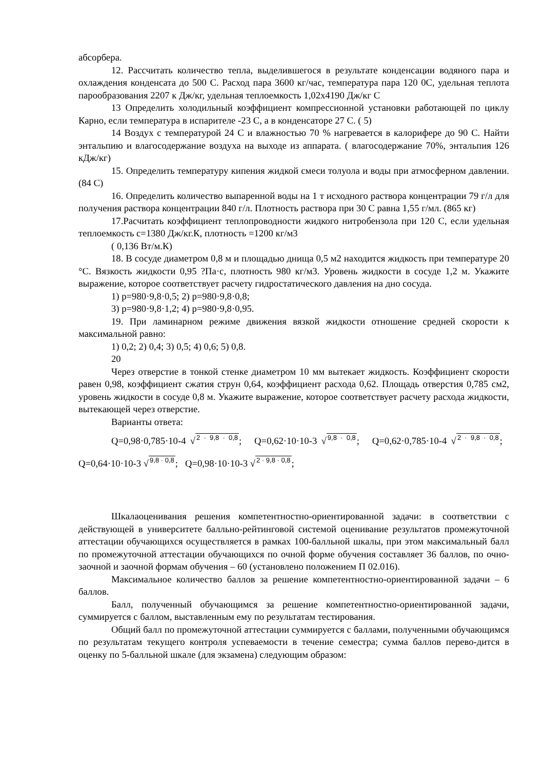абсорбера.
12. Рассчитать количество тепла, выделившегося в результате конденсации водяного пара и охлаждения конденсата до 500 С. Расход пара 3600 кг/час, температура пара 120 0С, удельная теплота парообразования 2207 к Дж/кг, удельная теплоемкость 1,02х4190 Дж/кг С
13 Определить холодильный коэффициент компрессионной установки работающей по циклу Карно, если температура в испарителе -23 С, а в конденсаторе 27 С. ( 5)
14 Воздух с температурой 24 С и влажностью 70 % нагревается в калорифере до 90 С. Найти энтальпию и влагосодержание воздуха на выходе из аппарата. ( влагосодержание 70%, энтальпия 126 кДж/кг)
15. Определить температуру кипения жидкой смеси толуола и воды при атмосферном давлении. (84 С)
16. Определить количество выпаренной воды на 1 т исходного раствора концентрации 79 г/л для получения раствора концентрации 840 г/л. Плотность раствора при 30 С равна 1,55 г/мл. (865 кг)
17.Расчитать коэффициент теплопроводности жидкого нитробензола при 120 С, если удельная теплоемкость с=1380 Дж/кг.К, плотность =1200 кг/м3
( 0,136 Вт/м.К)
18. В сосуде диаметром 0,8 м и площадью днища 0,5 м2 находится жидкость при температуре 20 °С. Вязкость жидкости 0,95 ?Па·с, плотность 980 кг/м3. Уровень жидкости в сосуде 1,2 м. Укажите выражение, которое соответствует расчету гидростатического давления на дно сосуда.
1) р=980·9,8·0,5; 2) р=980·9,8·0,8;
3) р=980·9,8·1,2; 4) р=980·9,8·0,95.
19. При ламинарном режиме движения вязкой жидкости отношение средней скорости к максимальной равно:
1) 0,2; 2) 0,4; 3) 0,5; 4) 0,6; 5) 0,8.
20
Через отверстие в тонкой стенке диаметром 10 мм вытекает жидкость. Коэффициент скорости равен 0,98, коэффициент сжатия струн 0,64, коэффициент расхода 0,62. Площадь отверстия 0,785 см2, уровень жидкости в сосуде 0,8 м. Укажите выражение, которое соответствует расчету расхода жидкости, вытекающей через отверстие.
Варианты ответа:
Q=0,98·0,785·10-4 √2 · 9,8 · 0,8; Q=0,62·10·10-3 √9,8 · 0,8; Q=0,62·0,785·10-4 √2 · 9,8 · 0,8; Q=0,64·10·10-3 √9,8 · 0,8; Q=0,98·10·10-3 √2 · 9,8 · 0,8;
Шкалаоценивания решения компетентностно-ориентированной задачи: в соответствии с действующей в университете балльно-рейтинговой системой оценивание результатов промежуточной аттестации обучающихся осуществляется в рамках 100-балльной шкалы, при этом максимальный балл по промежуточной аттестации обучающихся по очной форме обучения составляет 36 баллов, по очно-заочной и заочной формам обучения – 60 (установлено положением П 02.016).
Максимальное количество баллов за решение компетентностно-ориентированной задачи – 6 баллов.
Балл, полученный обучающимся за решение компетентностно-ориентированной задачи, суммируется с баллом, выставленным ему по результатам тестирования.
Общий балл по промежуточной аттестации суммируется с баллами, полученными обучающимся по результатам текущего контроля успеваемости в течение семестра; сумма баллов перево-дится в оценку по 5-балльной шкале (для экзамена) следующим образом: